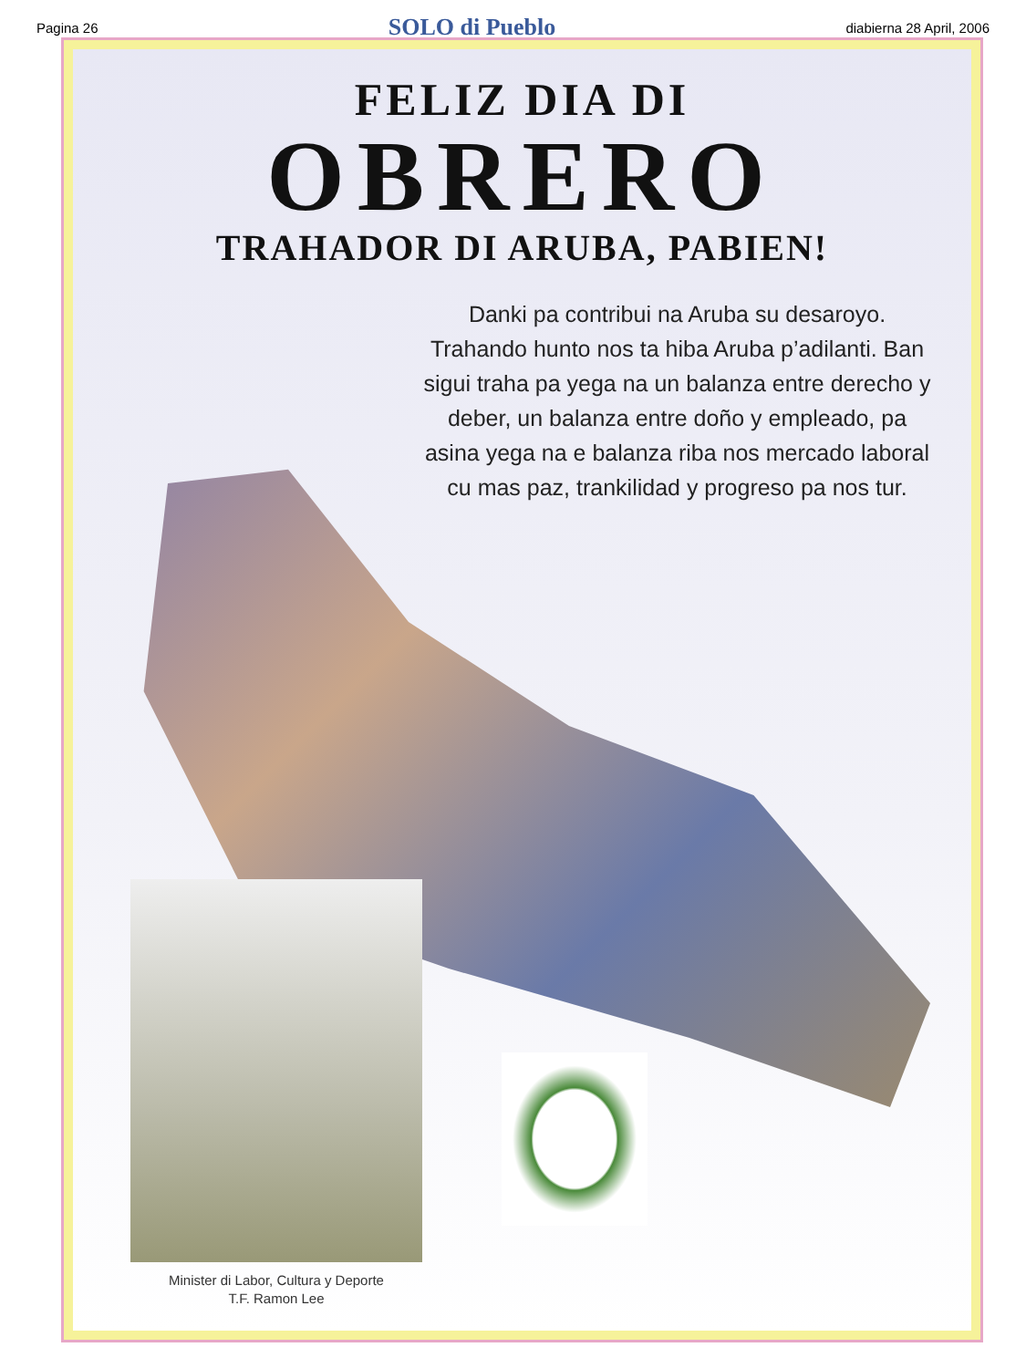Pagina 26 SOLO di Pueblo diabierna 28 April, 2006
FELIZ DIA DI
OBRERO
TRAHADOR DI ARUBA, PABIEN!
Danki pa contribui na Aruba su desaroyo. Trahando hunto nos ta hiba Aruba p’adilanti. Ban sigui traha pa yega na un balanza entre derecho y deber, un balanza entre doño y empleado, pa asina yega na e balanza riba nos mercado laboral cu mas paz, trankilidad y progreso pa nos tur.
Minister di Labor, Cultura y Deporte
T.F. Ramon Lee